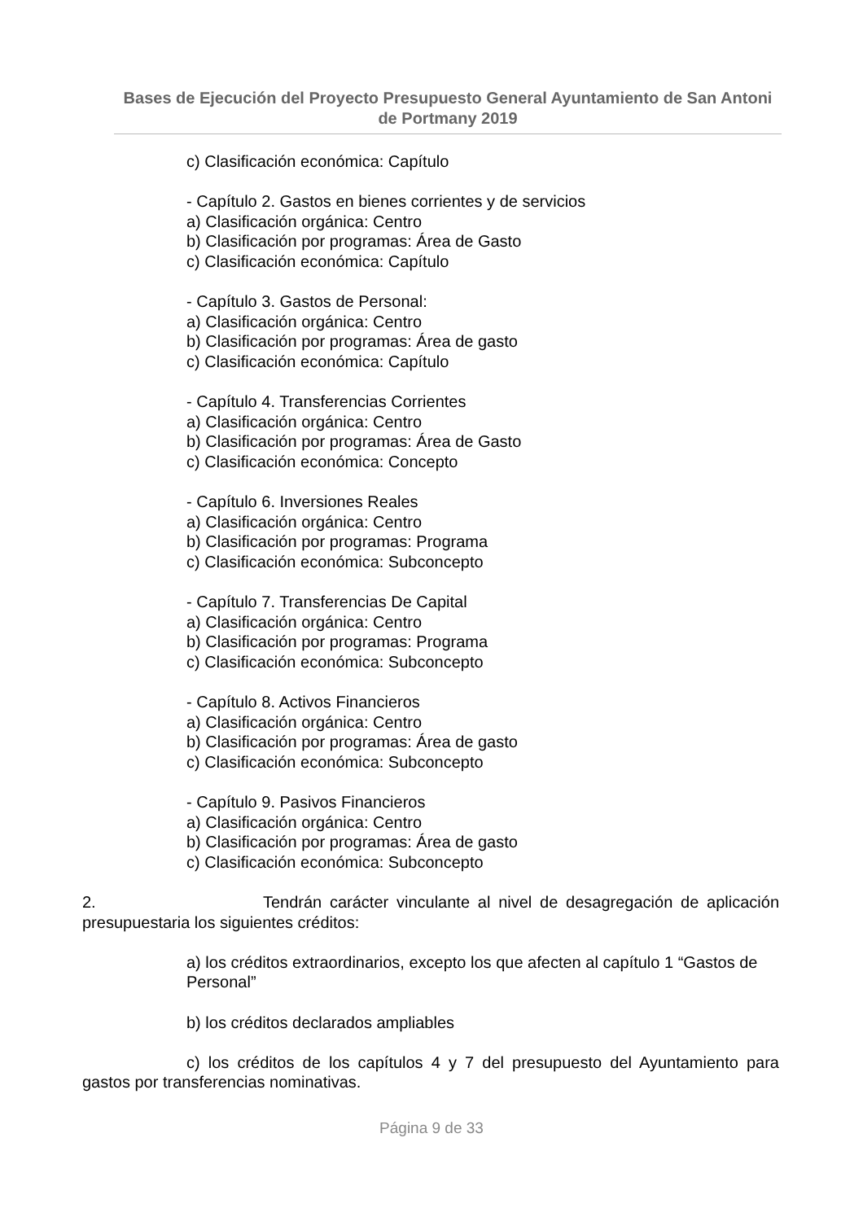Bases de Ejecución del Proyecto Presupuesto General Ayuntamiento de San Antoni de Portmany 2019
c) Clasificación económica: Capítulo
- Capítulo 2. Gastos en bienes corrientes y de servicios
a) Clasificación orgánica: Centro
b) Clasificación por programas: Área de Gasto
c) Clasificación económica: Capítulo
- Capítulo 3. Gastos de Personal:
a) Clasificación orgánica: Centro
b) Clasificación por programas: Área de gasto
c) Clasificación económica: Capítulo
- Capítulo 4. Transferencias Corrientes
a) Clasificación orgánica: Centro
b) Clasificación por programas: Área de Gasto
c) Clasificación económica: Concepto
- Capítulo 6. Inversiones Reales
a) Clasificación orgánica: Centro
b) Clasificación por programas: Programa
c) Clasificación económica: Subconcepto
- Capítulo 7. Transferencias De Capital
a) Clasificación orgánica: Centro
b) Clasificación por programas: Programa
c) Clasificación económica: Subconcepto
- Capítulo 8. Activos Financieros
a) Clasificación orgánica: Centro
b) Clasificación por programas: Área de gasto
c) Clasificación económica: Subconcepto
- Capítulo 9. Pasivos Financieros
a) Clasificación orgánica: Centro
b) Clasificación por programas: Área de gasto
c) Clasificación económica: Subconcepto
2. Tendrán carácter vinculante al nivel de desagregación de aplicación presupuestaria los siguientes créditos:
a) los créditos extraordinarios, excepto los que afecten al capítulo 1 “Gastos de Personal”
b) los créditos declarados ampliables
c) los créditos de los capítulos 4 y 7 del presupuesto del Ayuntamiento para gastos por transferencias nominativas.
Página 9 de 33